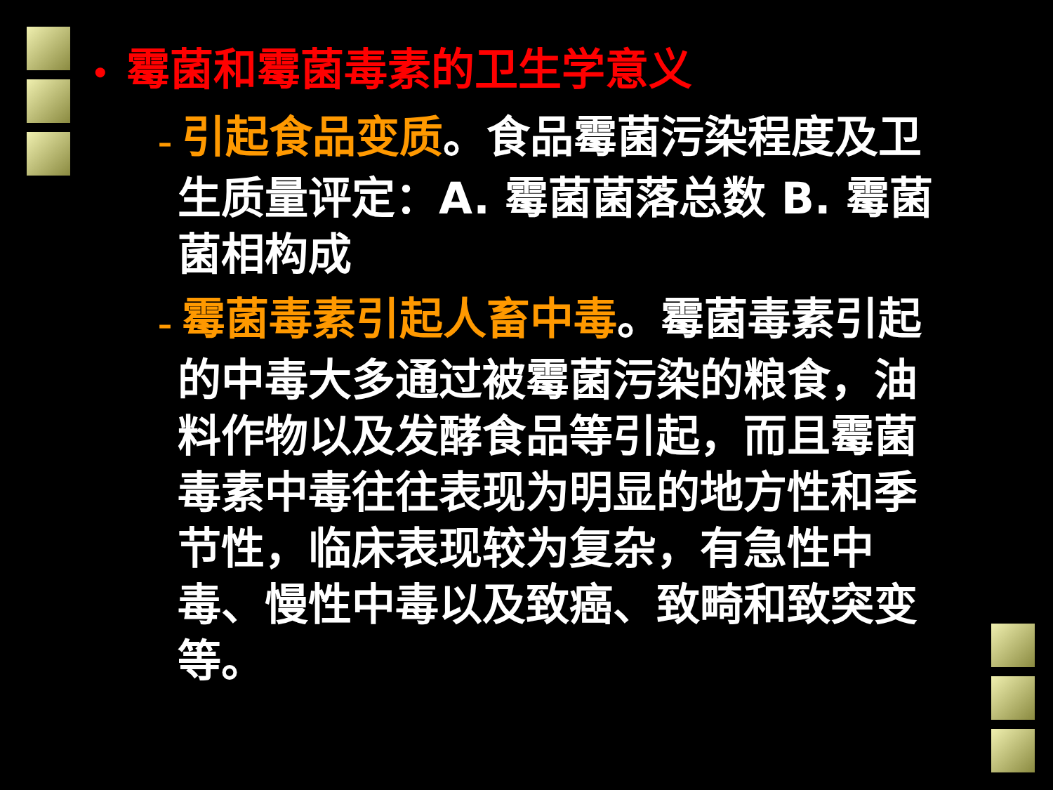• 霉菌和霉菌毒素的卫生学意义
– 引起食品变质。食品霉菌污染程度及卫生质量评定：A. 霉菌菌落总数 B. 霉菌菌相构成
– 霉菌毒素引起人畜中毒。霉菌毒素引起的中毒大多通过被霉菌污染的粮食，油料作物以及发酵食品等引起，而且霉菌毒素中毒往往表现为明显的地方性和季节性，临床表现较为复杂，有急性中毒、慢性中毒以及致癌、致畸和致突变等。